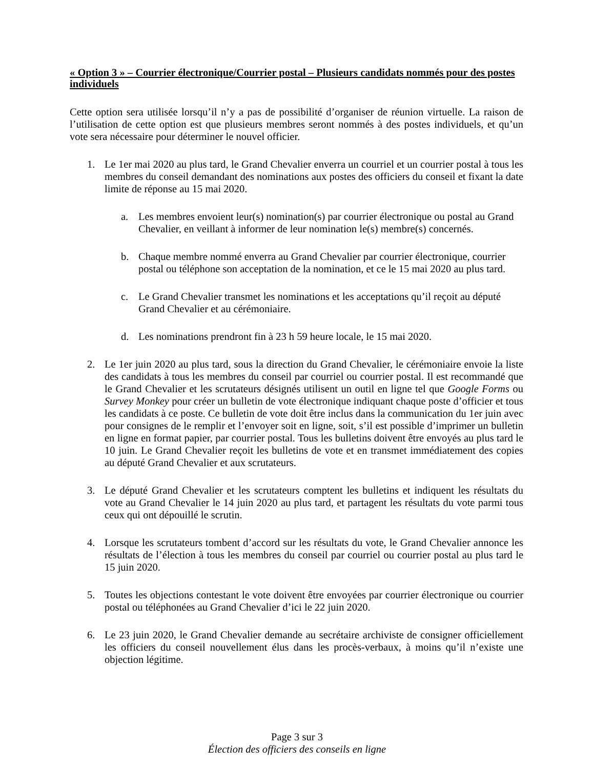« Option 3 » – Courrier électronique/Courrier postal – Plusieurs candidats nommés pour des postes individuels
Cette option sera utilisée lorsqu’il n’y a pas de possibilité d’organiser de réunion virtuelle. La raison de l’utilisation de cette option est que plusieurs membres seront nommés à des postes individuels, et qu’un vote sera nécessaire pour déterminer le nouvel officier.
1. Le 1er mai 2020 au plus tard, le Grand Chevalier enverra un courriel et un courrier postal à tous les membres du conseil demandant des nominations aux postes des officiers du conseil et fixant la date limite de réponse au 15 mai 2020.
a. Les membres envoient leur(s) nomination(s) par courrier électronique ou postal au Grand Chevalier, en veillant à informer de leur nomination le(s) membre(s) concernés.
b. Chaque membre nommé enverra au Grand Chevalier par courrier électronique, courrier postal ou téléphone son acceptation de la nomination, et ce le 15 mai 2020 au plus tard.
c. Le Grand Chevalier transmet les nominations et les acceptations qu’il reçoit au député Grand Chevalier et au cérémoniaire.
d. Les nominations prendront fin à 23 h 59 heure locale, le 15 mai 2020.
2. Le 1er juin 2020 au plus tard, sous la direction du Grand Chevalier, le cérémoniaire envoie la liste des candidats à tous les membres du conseil par courriel ou courrier postal. Il est recommandé que le Grand Chevalier et les scrutateurs désignés utilisent un outil en ligne tel que Google Forms ou Survey Monkey pour créer un bulletin de vote électronique indiquant chaque poste d’officier et tous les candidats à ce poste. Ce bulletin de vote doit être inclus dans la communication du 1er juin avec pour consignes de le remplir et l’envoyer soit en ligne, soit, s’il est possible d’imprimer un bulletin en ligne en format papier, par courrier postal. Tous les bulletins doivent être envoyés au plus tard le 10 juin. Le Grand Chevalier reçoit les bulletins de vote et en transmet immédiatement des copies au député Grand Chevalier et aux scrutateurs.
3. Le député Grand Chevalier et les scrutateurs comptent les bulletins et indiquent les résultats du vote au Grand Chevalier le 14 juin 2020 au plus tard, et partagent les résultats du vote parmi tous ceux qui ont dépouillé le scrutin.
4. Lorsque les scrutateurs tombent d’accord sur les résultats du vote, le Grand Chevalier annonce les résultats de l’élection à tous les membres du conseil par courriel ou courrier postal au plus tard le 15 juin 2020.
5. Toutes les objections contestant le vote doivent être envoyées par courrier électronique ou courrier postal ou téléphonées au Grand Chevalier d’ici le 22 juin 2020.
6. Le 23 juin 2020, le Grand Chevalier demande au secrétaire archiviste de consigner officiellement les officiers du conseil nouvellement élus dans les procès-verbaux, à moins qu’il n’existe une objection légitime.
Page 3 sur 3
Élection des officiers des conseils en ligne